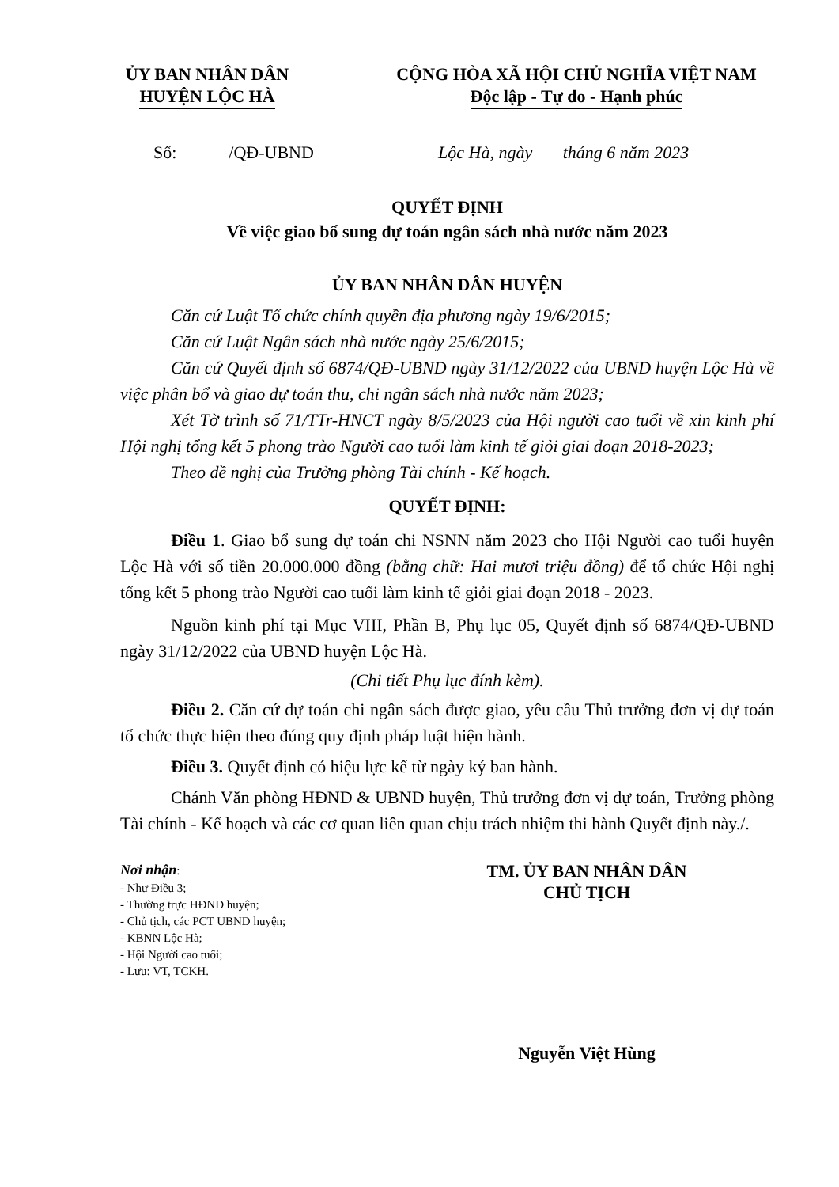ỦY BAN NHÂN DÂN
HUYỆN LỘC HÀ
CỘNG HÒA XÃ HỘI CHỦ NGHĨA VIỆT NAM
Độc lập - Tự do - Hạnh phúc
Số: /QĐ-UBND Lộc Hà, ngày tháng 6 năm 2023
QUYẾT ĐỊNH
Về việc giao bổ sung dự toán ngân sách nhà nước năm 2023
ỦY BAN NHÂN DÂN HUYỆN
Căn cứ Luật Tổ chức chính quyền địa phương ngày 19/6/2015;
Căn cứ Luật Ngân sách nhà nước ngày 25/6/2015;
Căn cứ Quyết định số 6874/QĐ-UBND ngày 31/12/2022 của UBND huyện Lộc Hà về việc phân bổ và giao dự toán thu, chi ngân sách nhà nước năm 2023;
Xét Tờ trình số 71/TTr-HNCT ngày 8/5/2023 của Hội người cao tuổi về xin kinh phí Hội nghị tổng kết 5 phong trào Người cao tuổi làm kinh tế giỏi giai đoạn 2018-2023;
Theo đề nghị của Trưởng phòng Tài chính - Kế hoạch.
QUYẾT ĐỊNH:
Điều 1. Giao bổ sung dự toán chi NSNN năm 2023 cho Hội Người cao tuổi huyện Lộc Hà với số tiền 20.000.000 đồng (bằng chữ: Hai mươi triệu đồng) để tổ chức Hội nghị tổng kết 5 phong trào Người cao tuổi làm kinh tế giỏi giai đoạn 2018 - 2023.
Nguồn kinh phí tại Mục VIII, Phần B, Phụ lục 05, Quyết định số 6874/QĐ-UBND ngày 31/12/2022 của UBND huyện Lộc Hà.
(Chi tiết Phụ lục đính kèm).
Điều 2. Căn cứ dự toán chi ngân sách được giao, yêu cầu Thủ trưởng đơn vị dự toán tổ chức thực hiện theo đúng quy định pháp luật hiện hành.
Điều 3. Quyết định có hiệu lực kể từ ngày ký ban hành.
Chánh Văn phòng HĐND & UBND huyện, Thủ trưởng đơn vị dự toán, Trưởng phòng Tài chính - Kế hoạch và các cơ quan liên quan chịu trách nhiệm thi hành Quyết định này./.
Nơi nhận:
- Như Điều 3;
- Thường trực HĐND huyện;
- Chủ tịch, các PCT UBND huyện;
- KBNN Lộc Hà;
- Hội Người cao tuổi;
- Lưu: VT, TCKH.
TM. ỦY BAN NHÂN DÂN
CHỦ TỊCH
Nguyễn Việt Hùng